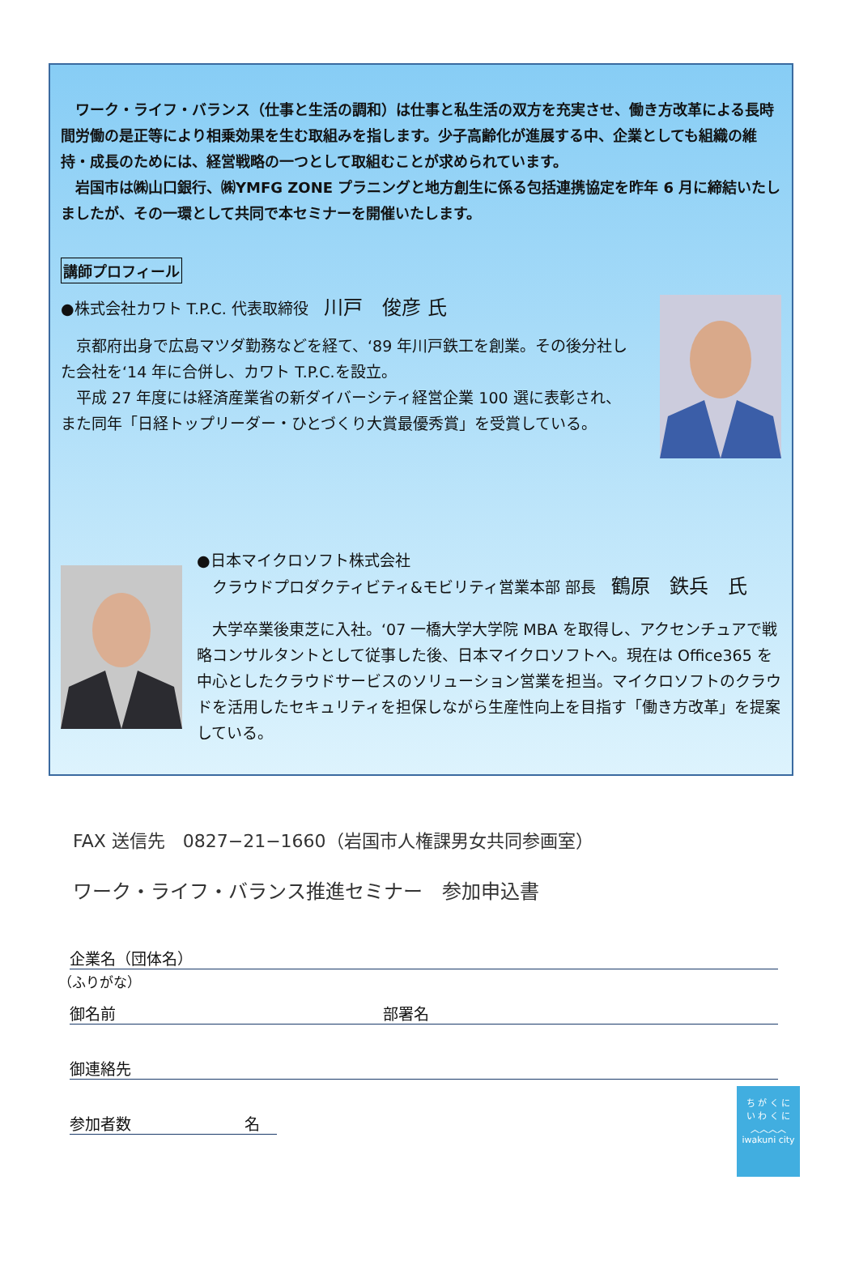ワーク・ライフ・バランス（仕事と生活の調和）は仕事と私生活の双方を充実させ、働き方改革による長時間労働の是正等により相乗効果を生む取組みを指します。少子高齢化が進展する中、企業としても組織の維持・成長のためには、経営戦略の一つとして取組むことが求められています。
　岩国市は㈱山口銀行、㈱YMFG ZONE プラニングと地方創生に係る包括連携協定を昨年 6 月に締結いたしましたが、その一環として共同で本セミナーを開催いたします。
講師プロフィール
●株式会社カワト T.P.C. 代表取締役　川戸　俊彦 氏
　京都府出身で広島マツダ勤務などを経て、‘89 年川戸鉄工を創業。その後分社した会社を‘14 年に合併し、カワト T.P.C.を設立。
　平成 27 年度には経済産業省の新ダイバーシティ経営企業 100 選に表彰され、また同年「日経トップリーダー・ひとづくり大賞最優秀賞」を受賞している。
●日本マイクロソフト株式会社
　クラウドプロダクティビティ&モビリティ営業本部 部長　鶴原　鉄兵　氏
　大学卒業後東芝に入社。‘07 一橋大学大学院 MBA を取得し、アクセンチュアで戦略コンサルタントとして従事した後、日本マイクロソフトへ。現在は Office365 を中心としたクラウドサービスのソリューション営業を担当。マイクロソフトのクラウドを活用したセキュリティを担保しながら生産性向上を目指す「働き方改革」を提案している。
FAX 送信先　0827−21−1660（岩国市人権課男女共同参画室）
ワーク・ライフ・バランス推進セミナー　参加申込書
企業名（団体名）
（ふりがな）
御名前 部署名
御連絡先
参加者数 名
ち が く に
い わ く に
︿︿︿︿
iwakuni city